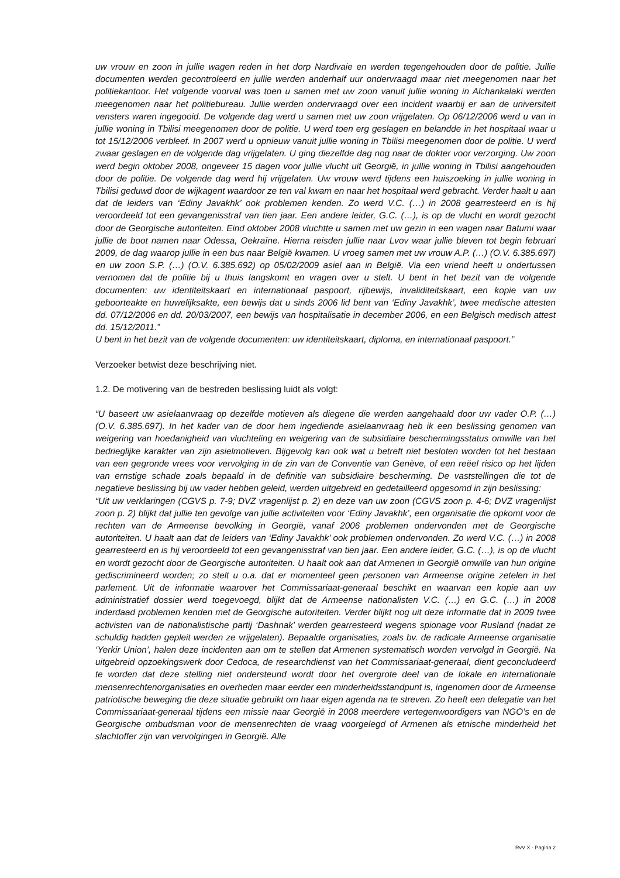uw vrouw en zoon in jullie wagen reden in het dorp Nardivaie en werden tegengehouden door de politie. Jullie documenten werden gecontroleerd en jullie werden anderhalf uur ondervraagd maar niet meegenomen naar het politiekantoor. Het volgende voorval was toen u samen met uw zoon vanuit jullie woning in Alchankalaki werden meegenomen naar het politiebureau. Jullie werden ondervraagd over een incident waarbij er aan de universiteit vensters waren ingegooid. De volgende dag werd u samen met uw zoon vrijgelaten. Op 06/12/2006 werd u van in jullie woning in Tbilisi meegenomen door de politie. U werd toen erg geslagen en belandde in het hospitaal waar u tot 15/12/2006 verbleef. In 2007 werd u opnieuw vanuit jullie woning in Tbilisi meegenomen door de politie. U werd zwaar geslagen en de volgende dag vrijgelaten. U ging diezelfde dag nog naar de dokter voor verzorging. Uw zoon werd begin oktober 2008, ongeveer 15 dagen voor jullie vlucht uit Georgië, in jullie woning in Tbilisi aangehouden door de politie. De volgende dag werd hij vrijgelaten. Uw vrouw werd tijdens een huiszoeking in jullie woning in Tbilisi geduwd door de wijkagent waardoor ze ten val kwam en naar het hospitaal werd gebracht. Verder haalt u aan dat de leiders van ‘Ediny Javakhk’ ook problemen kenden. Zo werd V.C. (…) in 2008 gearresteerd en is hij veroordeeld tot een gevangenisstraf van tien jaar. Een andere leider, G.C. (…), is op de vlucht en wordt gezocht door de Georgische autoriteiten. Eind oktober 2008 vluchtte u samen met uw gezin in een wagen naar Batumi waar jullie de boot namen naar Odessa, Oekraïne. Hierna reisden jullie naar Lvov waar jullie bleven tot begin februari 2009, de dag waarop jullie in een bus naar België kwamen. U vroeg samen met uw vrouw A.P. (…) (O.V. 6.385.697) en uw zoon S.P. (…) (O.V. 6.385.692) op 05/02/2009 asiel aan in België. Via een vriend heeft u ondertussen vernomen dat de politie bij u thuis langskomt en vragen over u stelt. U bent in het bezit van de volgende documenten: uw identiteitskaart en internationaal paspoort, rijbewijs, invaliditeitskaart, een kopie van uw geboorteakte en huwelijksakte, een bewijs dat u sinds 2006 lid bent van ‘Ediny Javakhk’, twee medische attesten dd. 07/12/2006 en dd. 20/03/2007, een bewijs van hospitalisatie in december 2006, en een Belgisch medisch attest dd. 15/12/2011.”
U bent in het bezit van de volgende documenten: uw identiteitskaart, diploma, en internationaal paspoort.”
Verzoeker betwist deze beschrijving niet.
1.2. De motivering van de bestreden beslissing luidt als volgt:
“U baseert uw asielaanvraag op dezelfde motieven als diegene die werden aangehaald door uw vader O.P. (…) (O.V. 6.385.697). In het kader van de door hem ingediende asielaanvraag heb ik een beslissing genomen van weigering van hoedanigheid van vluchteling en weigering van de subsidiaire beschermingsstatus omwille van het bedrieglijke karakter van zijn asielmotieven. Bijgevolg kan ook wat u betreft niet besloten worden tot het bestaan van een gegronde vrees voor vervolging in de zin van de Conventie van Genève, of een reëel risico op het lijden van ernstige schade zoals bepaald in de definitie van subsidiaire bescherming. De vaststellingen die tot de negatieve beslissing bij uw vader hebben geleid, werden uitgebreid en gedetailleerd opgesomd in zijn beslissing:
“Uit uw verklaringen (CGVS p. 7-9; DVZ vragenlijst p. 2) en deze van uw zoon (CGVS zoon p. 4-6; DVZ vragenlijst zoon p. 2) blijkt dat jullie ten gevolge van jullie activiteiten voor ‘Ediny Javakhk’, een organisatie die opkomt voor de rechten van de Armeense bevolking in Georgië, vanaf 2006 problemen ondervonden met de Georgische autoriteiten. U haalt aan dat de leiders van ‘Ediny Javakhk’ ook problemen ondervonden. Zo werd V.C. (…) in 2008 gearresteerd en is hij veroordeeld tot een gevangenisstraf van tien jaar. Een andere leider, G.C. (…), is op de vlucht en wordt gezocht door de Georgische autoriteiten. U haalt ook aan dat Armenen in Georgië omwille van hun origine gediscrimineerd worden; zo stelt u o.a. dat er momenteel geen personen van Armeense origine zetelen in het parlement. Uit de informatie waarover het Commissariaat-generaal beschikt en waarvan een kopie aan uw administratief dossier werd toegevoegd, blijkt dat de Armeense nationalisten V.C. (…) en G.C. (…) in 2008 inderdaad problemen kenden met de Georgische autoriteiten. Verder blijkt nog uit deze informatie dat in 2009 twee activisten van de nationalistische partij ‘Dashnak’ werden gearresteerd wegens spionage voor Rusland (nadat ze schuldig hadden gepleit werden ze vrijgelaten). Bepaalde organisaties, zoals bv. de radicale Armeense organisatie ‘Yerkir Union’, halen deze incidenten aan om te stellen dat Armenen systematisch worden vervolgd in Georgië. Na uitgebreid opzoekingswerk door Cedoca, de researchdienst van het Commissariaat-generaal, dient geconcludeerd te worden dat deze stelling niet ondersteund wordt door het overgrote deel van de lokale en internationale mensenrechtenorganisaties en overheden maar eerder een minderheidsstandpunt is, ingenomen door de Armeense patriotische beweging die deze situatie gebruikt om haar eigen agenda na te streven. Zo heeft een delegatie van het Commissariaat-generaal tijdens een missie naar Georgië in 2008 meerdere vertegenwoordigers van NGO’s en de Georgische ombudsman voor de mensenrechten de vraag voorgelegd of Armenen als etnische minderheid het slachtoffer zijn van vervolgingen in Georgië. Alle
RvV X - Pagina 2